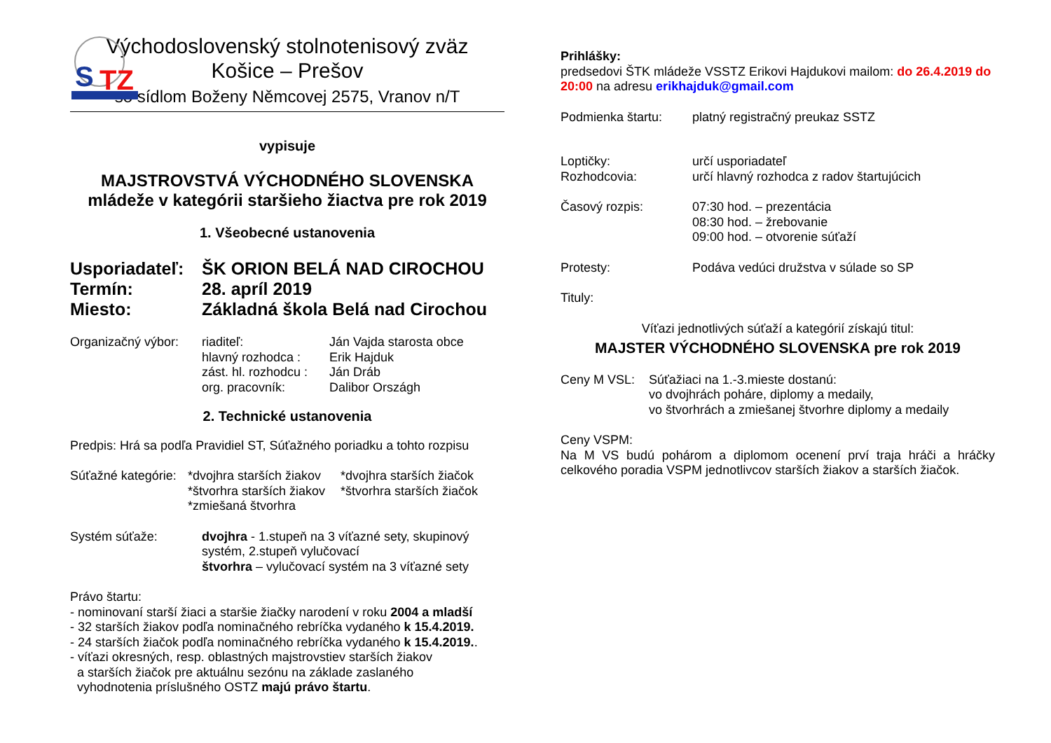S
TZ
Východoslovenský stolnotenisový zväz
Košice – Prešov
so sídlom Boženy Němcovej 2575, Vranov n/T
vypisuje
MAJSTROVSTVÁ VÝCHODNÉHO SLOVENSKA
mládeže v kategórii staršieho žiactva pre rok 2019
1. Všeobecné ustanovenia
Usporiadateľ: ŠK ORION BELÁ NAD CIROCHOU
Termín: 28. apríl 2019
Miesto: Základná škola Belá nad Cirochou
Organizačný výbor:
riaditeľ: Ján Vajda starosta obce hlavný rozhodca : Erik Hajduk zást. hl. rozhodcu : Ján Dráb org. pracovník: Dalibor Országh
2. Technické ustanovenia
Predpis: Hrá sa podľa Pravidiel ST, Súťažného poriadku a tohto rozpisu
Súťažné kategórie:
*dvojhra starších žiakov *dvojhra starších žiačok *štvorhra starších žiakov *štvorhra starších žiačok *zmiešaná štvorhra
Systém súťaže: dvojhra - 1.stupeň na 3 víťazné sety, skupinový systém, 2.stupeň vylučovací
štvorhra – vylučovací systém na 3 víťazné sety
Právo štartu:
- nominovaní starší žiaci a staršie žiačky narodení v roku 2004 a mladší
- 32 starších žiakov podľa nominačného rebríčka vydaného k 15.4.2019.
- 24 starších žiačok podľa nominačného rebríčka vydaného k 15.4.2019..
- víťazi okresných, resp. oblastných majstrovstiev starších žiakov
a starších žiačok pre aktuálnu sezónu na základe zaslaného
vyhodnotenia príslušného OSTZ majú právo štartu.
Prihlášky:
predsedovi ŠTK mládeže VSSTZ Erikovi Hajdukovi mailom: do 26.4.2019 do 20:00 na adresu erikhajduk@gmail.com
Podmienka štartu: platný registračný preukaz SSTZ
Loptičky: určí usporiadateľ
Rozhodcovia: určí hlavný rozhodca z radov štartujúcich
Časový rozpis: 07:30 hod. – prezentácia
08:30 hod. – žrebovanie
09:00 hod. – otvorenie súťaží
Protesty: Podáva vedúci družstva v súlade so SP
Tituly:
Víťazi jednotlivých súťaží a kategórií získajú titul:
MAJSTER VÝCHODNÉHO SLOVENSKA pre rok 2019
Ceny M VSL: Súťažiaci na 1.-3.mieste dostanú:
vo dvojhrách poháre, diplomy a medaily,
vo štvorhrách a zmiešanej štvorhre diplomy a medaily
Ceny VSPM:
Na M VS budú pohárom a diplomom ocenení prví traja hráči a hráčky celkového poradia VSPM jednotlivcov starších žiakov a starších žiačok.